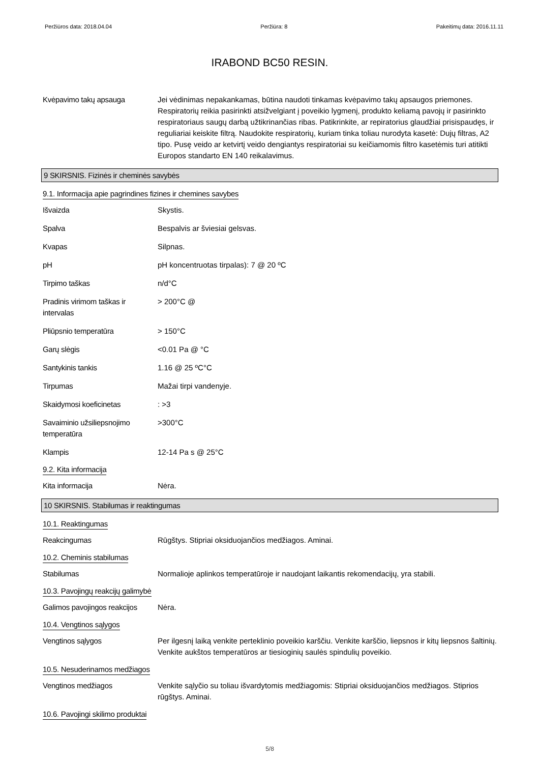Peržiūros data: 2018.04.04 Peržiūra: 8 Pakeitimų data: 2016.11.11
IRABOND BC50 RESIN.
Kvėpavimo takų apsauga Jei vėdinimas nepakankamas, būtina naudoti tinkamas kvėpavimo takų apsaugos priemones. Respiratorių reikia pasirinkti atsižvelgiant į poveikio lygmenį, produkto keliamą pavojų ir pasirinkto respiratoriaus saugų darbą užtikrinančias ribas. Patikrinkite, ar repiratorius glaudžiai prisispaudęs, ir reguliariai keiskite filtrą. Naudokite respiratorių, kuriam tinka toliau nurodyta kasetė: Dujų filtras, A2 tipo. Pusę veido ar ketvirtį veido dengiantys respiratoriai su keičiamomis filtro kasetėmis turi atitikti Europos standarto EN 140 reikalavimus.
9 SKIRSNIS. Fizinės ir cheminės savybės
9.1. Informacija apie pagrindines fizines ir chemines savybes
Išvaizda Skystis.
Spalva Bespalvis ar šviesiai gelsvas.
Kvapas Silpnas.
pH pH koncentruotas tirpalas): 7 @ 20 ºC
Tirpimo taškas n/d°C
Pradinis virimom taškas ir intervalas
> 200°C @
Pliūpsnio temperatūra > 150°C
Garų slėgis <0.01 Pa @ °C
Santykinis tankis 1.16 @ 25 ºC°C
Tirpumas Mažai tirpi vandenyje.
Skaidymosi koeficinetas : >3
Savaiminio užsiliepsnojimo temperatūra
>300°C
Klampis 12-14 Pa s @ 25°C
9.2. Kita informacija
Kita informacija Nėra.
10 SKIRSNIS. Stabilumas ir reaktingumas
10.1. Reaktingumas
Reakcingumas Rūgštys. Stipriai oksiduojančios medžiagos. Aminai.
10.2. Cheminis stabilumas
Stabilumas Normalioje aplinkos temperatūroje ir naudojant laikantis rekomendacijų, yra stabili.
10.3. Pavojingų reakcijų galimybė
Galimos pavojingos reakcijos
Nėra.
10.4. Vengtinos sąlygos
Vengtinos sąlygos Per ilgesnį laiką venkite perteklinio poveikio karščiu. Venkite karščio, liepsnos ir kitų liepsnos šaltinių. Venkite aukštos temperatūros ar tiesioginių saulės spindulių poveikio.
10.5. Nesuderinamos medžiagos
Vengtinos medžiagos Venkite sąlyčio su toliau išvardytomis medžiagomis: Stipriai oksiduojančios medžiagos. Stiprios rūgštys. Aminai.
10.6. Pavojingi skilimo produktai
5/8